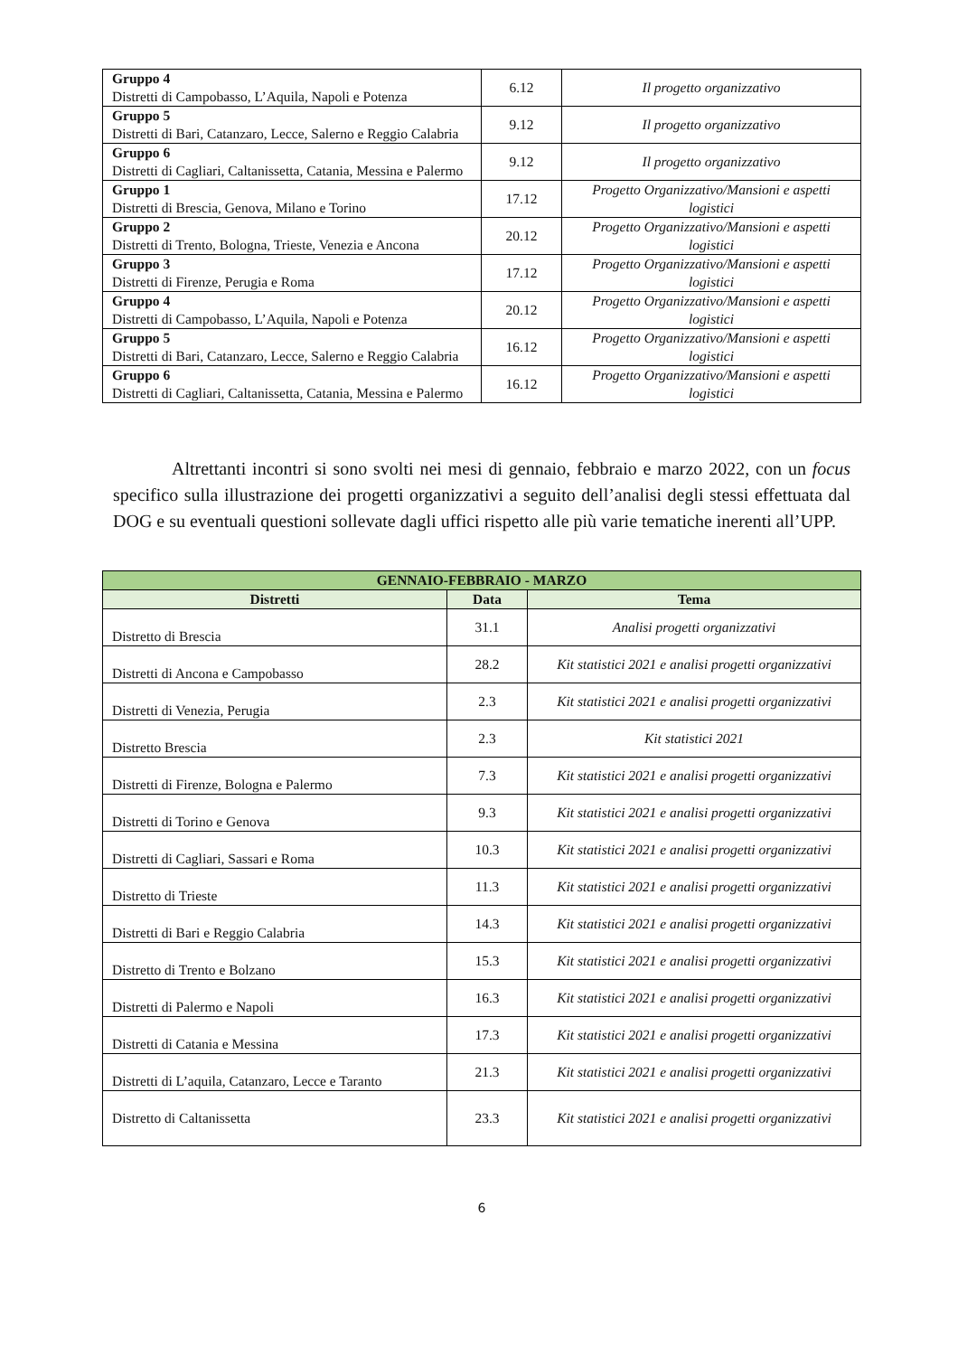| Gruppo 4 Distretti di Campobasso, L’Aquila, Napoli e Potenza | 6.12 | Il progetto organizzativo |
| Gruppo 5 Distretti di Bari, Catanzaro, Lecce, Salerno e Reggio Calabria | 9.12 | Il progetto organizzativo |
| Gruppo 6 Distretti di Cagliari, Caltanissetta, Catania, Messina e Palermo | 9.12 | Il progetto organizzativo |
| Gruppo 1 Distretti di Brescia, Genova, Milano e Torino | 17.12 | Progetto Organizzativo/Mansioni e aspetti logistici |
| Gruppo 2 Distretti di Trento, Bologna, Trieste, Venezia e Ancona | 20.12 | Progetto Organizzativo/Mansioni e aspetti logistici |
| Gruppo 3 Distretti di Firenze, Perugia e Roma | 17.12 | Progetto Organizzativo/Mansioni e aspetti logistici |
| Gruppo 4 Distretti di Campobasso, L’Aquila, Napoli e Potenza | 20.12 | Progetto Organizzativo/Mansioni e aspetti logistici |
| Gruppo 5 Distretti di Bari, Catanzaro, Lecce, Salerno e Reggio Calabria | 16.12 | Progetto Organizzativo/Mansioni e aspetti logistici |
| Gruppo 6 Distretti di Cagliari, Caltanissetta, Catania, Messina e Palermo | 16.12 | Progetto Organizzativo/Mansioni e aspetti logistici |
Altrettanti incontri si sono svolti nei mesi di gennaio, febbraio e marzo 2022, con un focus specifico sulla illustrazione dei progetti organizzativi a seguito dell’analisi degli stessi effettuata dal DOG e su eventuali questioni sollevate dagli uffici rispetto alle più varie tematiche inerenti all’UPP.
| GENNAIO-FEBBRAIO - MARZO | | |
| --- | --- | --- |
| Distretti | Data | Tema |
| Distretto di Brescia | 31.1 | Analisi progetti organizzativi |
| Distretti di Ancona e Campobasso | 28.2 | Kit statistici 2021 e analisi progetti organizzativi |
| Distretti di Venezia, Perugia | 2.3 | Kit statistici 2021 e analisi progetti organizzativi |
| Distretto Brescia | 2.3 | Kit statistici 2021 |
| Distretti di Firenze, Bologna e Palermo | 7.3 | Kit statistici 2021 e analisi progetti organizzativi |
| Distretti di Torino e Genova | 9.3 | Kit statistici 2021 e analisi progetti organizzativi |
| Distretti di Cagliari, Sassari e Roma | 10.3 | Kit statistici 2021 e analisi progetti organizzativi |
| Distretto di Trieste | 11.3 | Kit statistici 2021 e analisi progetti organizzativi |
| Distretti di Bari e Reggio Calabria | 14.3 | Kit statistici 2021 e analisi progetti organizzativi |
| Distretto di Trento e Bolzano | 15.3 | Kit statistici 2021 e analisi progetti organizzativi |
| Distretti di Palermo e Napoli | 16.3 | Kit statistici 2021 e analisi progetti organizzativi |
| Distretti di Catania e Messina | 17.3 | Kit statistici 2021 e analisi progetti organizzativi |
| Distretti di L’aquila, Catanzaro, Lecce e Taranto | 21.3 | Kit statistici 2021 e analisi progetti organizzativi |
| Distretto di Caltanissetta | 23.3 | Kit statistici 2021 e analisi progetti organizzativi |
6